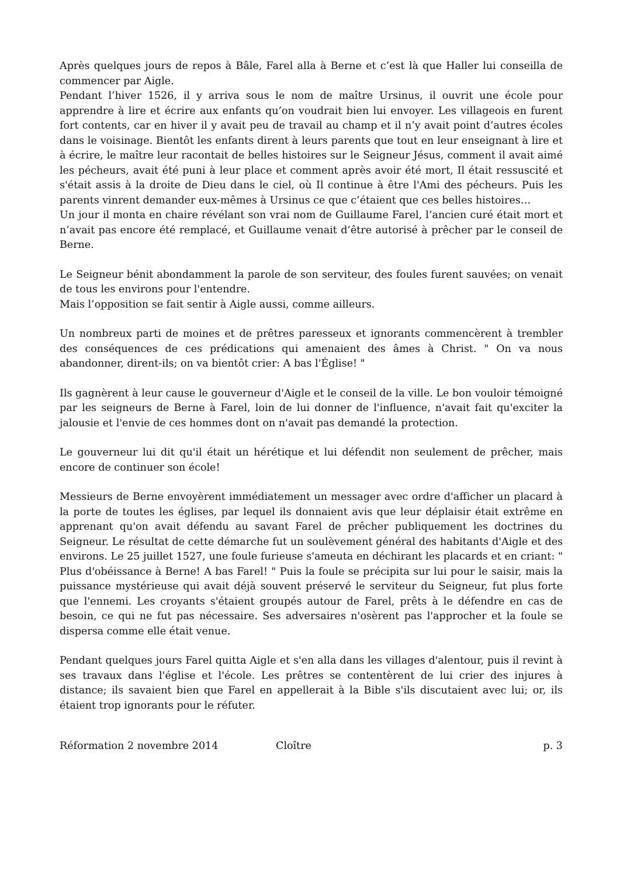Après quelques jours de repos à Bâle, Farel alla à Berne et c’est là que Haller lui conseilla de commencer par Aigle.
Pendant l’hiver 1526, il y arriva sous le nom de maître Ursinus, il ouvrit une école pour apprendre à lire et écrire aux enfants qu’on voudrait bien lui envoyer. Les villageois en furent fort contents, car en hiver il y avait peu de travail au champ et il n’y avait point d’autres écoles dans le voisinage. Bientôt les enfants dirent à leurs parents que tout en leur enseignant à lire et à écrire, le maître leur racontait de belles histoires sur le Seigneur Jésus, comment il avait aimé les pécheurs, avait été puni à leur place et comment après avoir été mort, Il était ressuscité et s'était assis à la droite de Dieu dans le ciel, où Il continue à être l'Ami des pécheurs. Puis les parents vinrent demander eux-mêmes à Ursinus ce que c’étaient que ces belles histoires…
Un jour il monta en chaire révélant son vrai nom de Guillaume Farel, l’ancien curé était mort et n’avait pas encore été remplacé, et Guillaume venait d’être autorisé à prêcher par le conseil de Berne.
Le Seigneur bénit abondamment la parole de son serviteur, des foules furent sauvées; on venait de tous les environs pour l'entendre.
Mais l’opposition se fait sentir à Aigle aussi, comme ailleurs.
Un nombreux parti de moines et de prêtres paresseux et ignorants commencèrent à trembler des conséquences de ces prédications qui amenaient des âmes à Christ. " On va nous abandonner, dirent-ils; on va bientôt crier: A bas l'Église! "
Ils gagnèrent à leur cause le gouverneur d'Aigle et le conseil de la ville. Le bon vouloir témoigné par les seigneurs de Berne à Farel, loin de lui donner de l'influence, n'avait fait qu'exciter la jalousie et l'envie de ces hommes dont on n'avait pas demandé la protection.
Le gouverneur lui dit qu'il était un hérétique et lui défendit non seulement de prêcher, mais encore de continuer son école!
Messieurs de Berne envoyèrent immédiatement un messager avec ordre d'afficher un placard à la porte de toutes les églises, par lequel ils donnaient avis que leur déplaisir était extrême en apprenant qu'on avait défendu au savant Farel de prêcher publiquement les doctrines du Seigneur. Le résultat de cette démarche fut un soulèvement général des habitants d'Aigle et des environs. Le 25 juillet 1527, une foule furieuse s'ameuta en déchirant les placards et en criant: " Plus d'obéissance à Berne! A bas Farel! " Puis la foule se précipita sur lui pour le saisir, mais la puissance mystérieuse qui avait déjà souvent préservé le serviteur du Seigneur, fut plus forte que l'ennemi. Les croyants s'étaient groupés autour de Farel, prêts à le défendre en cas de besoin, ce qui ne fut pas nécessaire. Ses adversaires n'osèrent pas l'approcher et la foule se dispersa comme elle était venue.
Pendant quelques jours Farel quitta Aigle et s'en alla dans les villages d'alentour, puis il revint à ses travaux dans l'église et l'école. Les prêtres se contentèrent de lui crier des injures à distance; ils savaient bien que Farel en appellerait à la Bible s'ils discutaient avec lui; or, ils étaient trop ignorants pour le réfuter.
Réformation 2 novembre 2014 Cloître p. 3